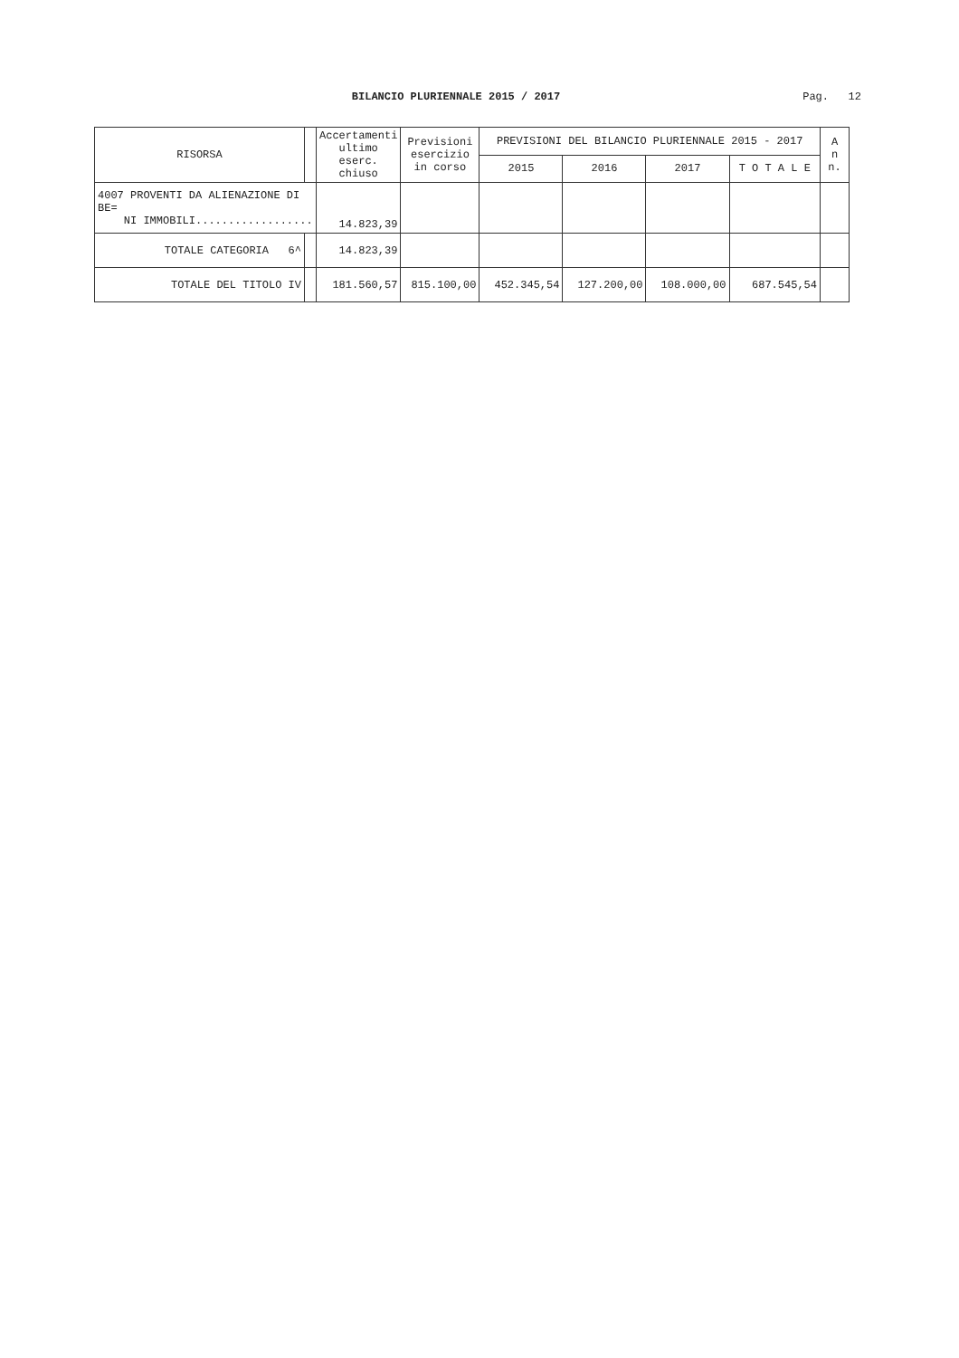BILANCIO PLURIENNALE 2015 / 2017
Pag. 12
| RISORSA | | Accertamenti ultimo eserc. chiuso | Previsioni esercizio in corso | PREVISIONI DEL BILANCIO PLURIENNALE 2015 - 2017 | | | | A n n. |
| --- | --- | --- | --- | --- | --- | --- | --- | --- |
| | | | | 2015 | 2016 | 2017 | T O T A L E | |
| 4007 PROVENTI DA ALIENAZIONE DI BE= NI IMMOBILI.................. | | 14.823,39 | | | | | | |
| TOTALE CATEGORIA 6^ | | 14.823,39 | | | | | | |
| TOTALE DEL TITOLO IV | | 181.560,57 | 815.100,00 | 452.345,54 | 127.200,00 | 108.000,00 | 687.545,54 | |